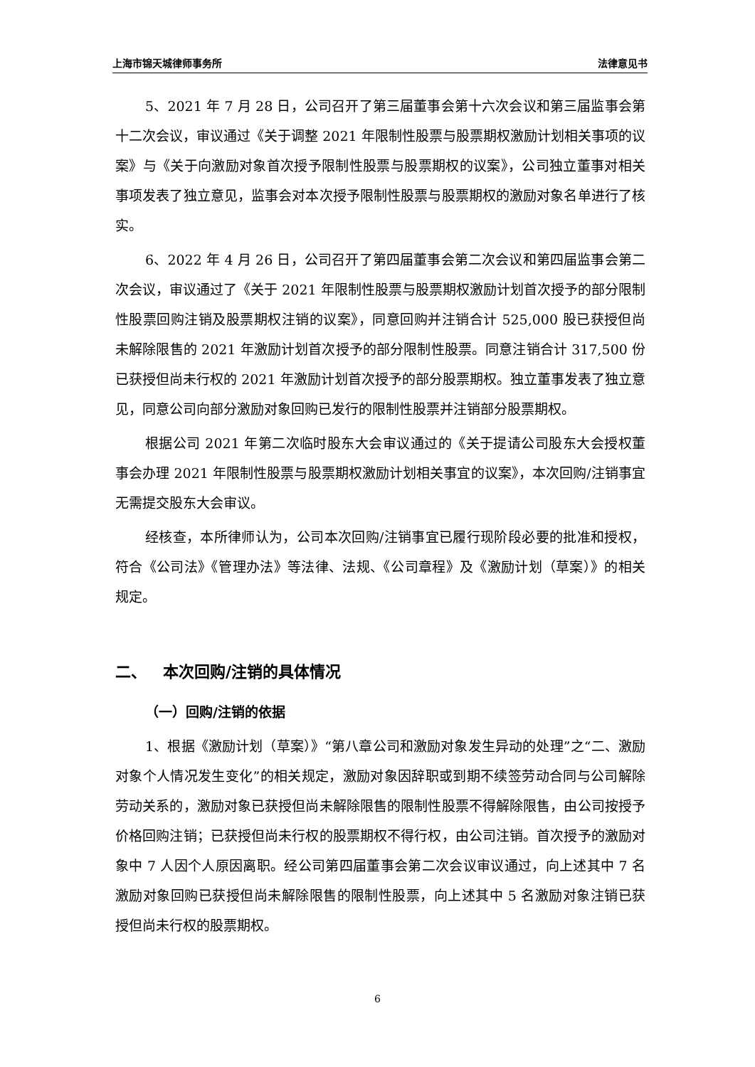上海市锦天城律师事务所 法律意见书
5、2021 年 7 月 28 日，公司召开了第三届董事会第十六次会议和第三届监事会第十二次会议，审议通过《关于调整 2021 年限制性股票与股票期权激励计划相关事项的议案》与《关于向激励对象首次授予限制性股票与股票期权的议案》，公司独立董事对相关事项发表了独立意见，监事会对本次授予限制性股票与股票期权的激励对象名单进行了核实。
6、2022 年 4 月 26 日，公司召开了第四届董事会第二次会议和第四届监事会第二次会议，审议通过了《关于 2021 年限制性股票与股票期权激励计划首次授予的部分限制性股票回购注销及股票期权注销的议案》，同意回购并注销合计 525,000 股已获授但尚未解除限售的 2021 年激励计划首次授予的部分限制性股票。同意注销合计 317,500 份已获授但尚未行权的 2021 年激励计划首次授予的部分股票期权。独立董事发表了独立意见，同意公司向部分激励对象回购已发行的限制性股票并注销部分股票期权。
根据公司 2021 年第二次临时股东大会审议通过的《关于提请公司股东大会授权董事会办理 2021 年限制性股票与股票期权激励计划相关事宜的议案》，本次回购/注销事宜无需提交股东大会审议。
经核查，本所律师认为，公司本次回购/注销事宜已履行现阶段必要的批准和授权，符合《公司法》《管理办法》等法律、法规、《公司章程》及《激励计划（草案）》的相关规定。
二、 本次回购/注销的具体情况
（一）回购/注销的依据
1、根据《激励计划（草案）》“第八章公司和激励对象发生异动的处理”之“二、激励对象个人情况发生变化”的相关规定，激励对象因辞职或到期不续签劳动合同与公司解除劳动关系的，激励对象已获授但尚未解除限售的限制性股票不得解除限售，由公司按授予价格回购注销；已获授但尚未行权的股票期权不得行权，由公司注销。首次授予的激励对象中 7 人因个人原因离职。经公司第四届董事会第二次会议审议通过，向上述其中 7 名激励对象回购已获授但尚未解除限售的限制性股票，向上述其中 5 名激励对象注销已获授但尚未行权的股票期权。
6